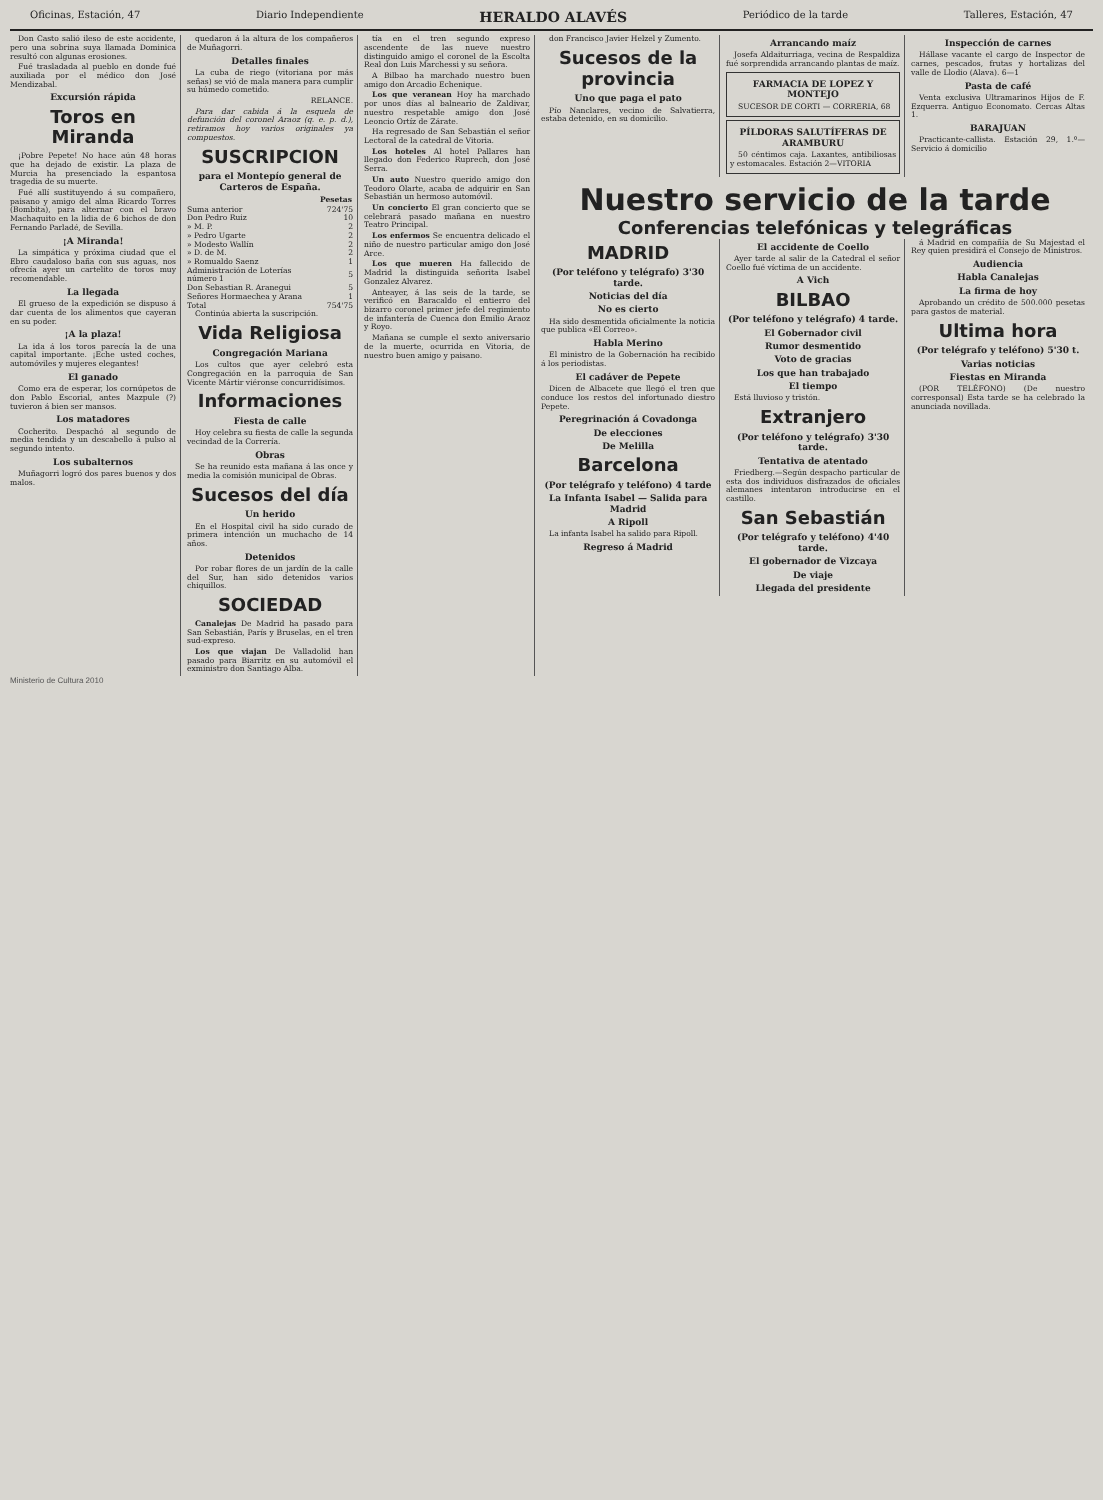Oficinas, Estación, 47 Diario Independiente HERALDO ALAVÉS Periódico de la tarde Talleres, Estación, 47
Don Casto salió ileso de este accidente, pero una sobrina suya llamada Dominica resultó con algunas erosiones.
Fué trasladada al pueblo en donde fué auxiliada por el médico don José Mendizabal.
Excursión rápida
Toros en Miranda
¡Pobre Pepete! No hace aún 48 horas que ha dejado de existir. La plaza de Murcia ha presenciado la espantosa tragedia de su muerte.
Fué allí sustituyendo á su compañero, paisano y amigo del alma Ricardo Torres (Bombita), para alternar con el bravo Machaquito en la lidia de 6 bichos de don Fernando Parladé, de Sevilla.
¡A Miranda!
La simpática y próxima ciudad que el Ebro caudaloso baña con sus aguas, nos ofrecía ayer un cartelito de toros muy recomendable.
La llegada
El grueso de la expedición se dispuso á dar cuenta de los alimentos que cayeran en su poder.
¡A la plaza!
La ida á los toros parecía la de una capital importante. ¡Eche usted coches, automóviles y mujeres elegantes!
El ganado
Como era de esperar, los cornúpetos de don Pablo Escorial, antes Mazpule (?) tuvieron á bien ser mansos.
Los matadores
Cocherito. Despachó al segundo de media tendida y un descabello á pulso al segundo intento.
Los subalternos
Muñagorri logró dos pares buenos y dos malos.
quedaron á la altura de los compañeros de Muñagorri.
Detalles finales
La cuba de riego (vitoriana por más señas) se vió de mala manera para cumplir su húmedo cometido.
RELANCE.
Para dar cabida á la esquela de defunción del coronel Araoz (q. e. p. d.), retiramos hoy varios originales ya compuestos.
SUSCRIPCION
para el Montepío general de Carteros de España.
| | Pesetas |
| --- | --- |
| Suma anterior | 724'75 |
| Don Pedro Ruiz | 10 |
| » M. P. | 2 |
| » Pedro Ugarte | 2 |
| » Modesto Wallín | 2 |
| » D. de M. | 2 |
| » Romualdo Saenz | 1 |
| Administración de Loterías número 1 | 5 |
| Don Sebastian R. Aranegui | 5 |
| Señores Hormaechea y Arana | 1 |
| Total | 754'75 |
Continúa abierta la suscripción.
Vida Religiosa
Congregación Mariana
Los cultos que ayer celebró esta Congregación en la parroquia de San Vicente Mártir viéronse concurridísimos.
Informaciones
Fiesta de calle
Hoy celebra su fiesta de calle la segunda vecindad de la Correría.
Obras
Se ha reunido esta mañana á las once y media la comisión municipal de Obras.
Sucesos del día
Un herido
En el Hospital civil ha sido curado de primera intención un muchacho de 14 años.
Detenidos
Por robar flores de un jardín de la calle del Sur, han sido detenidos varios chiquillos.
SOCIEDAD
Canalejas De Madrid ha pasado para San Sebastián, París y Bruselas, en el tren sud-expreso.
Los que viajan De Valladolid han pasado para Biarritz en su automóvil el exministro don Santiago Alba.
tía en el tren segundo expreso ascendente de las nueve nuestro distinguido amigo el coronel de la Escolta Real don Luis Marchessi y su señora.
A Bilbao ha marchado nuestro buen amigo don Arcadio Echenique.
Los que veranean Hoy ha marchado por unos días al balneario de Zaldivar, nuestro respetable amigo don José Leoncio Ortíz de Zárate.
Ha regresado de San Sebastián el señor Lectoral de la catedral de Vitoria.
Los hoteles Al hotel Pallares han llegado don Federico Ruprech, don José Serra.
Un auto Nuestro querido amigo don Teodoro Olarte, acaba de adquirir en San Sebastián un hermoso automóvil.
Un concierto El gran concierto que se celebrará pasado mañana en nuestro Teatro Principal.
Los enfermos Se encuentra delicado el niño de nuestro particular amigo don José Arce.
Los que mueren Ha fallecido de Madrid la distinguida señorita Isabel Gonzalez Alvarez.
Anteayer, á las seis de la tarde, se verificó en Baracaldo el entierro del bizarro coronel primer jefe del regimiento de infantería de Cuenca don Emilio Araoz y Royo.
Mañana se cumple el sexto aniversario de la muerte, ocurrida en Vitoria, de nuestro buen amigo y paisano.
don Francisco Javier Helzel y Zumento.
Sucesos de la provincia
Uno que paga el pato
Pío Nanclares, vecino de Salvatierra, estaba detenido, en su domicilio.
Arrancando maíz
Josefa Aldaiturriaga, vecina de Respaldiza fué sorprendida arrancando plantas de maíz.
FARMACIA DE LOPEZ Y MONTEJO
SUCESOR DE CORTI — CORRERIA, 68
PÍLDORAS SALUTÍFERAS DE ARAMBURU
50 céntimos caja. Laxantes, antibiliosas y estomacales. Estación 2—VITORIA
Inspección de carnes
Hállase vacante el cargo de Inspector de carnes, pescados, frutas y hortalizas del valle de Llodio (Alava). 6—1
Pasta de café
Venta exclusiva Ultramarinos Hijos de F. Ezquerra. Antiguo Economato. Cercas Altas 1.
BARAJUAN
Practicante-callista. Estación 29, 1.º—Servicio á domicilio
Nuestro servicio de la tarde
Conferencias telefónicas y telegráficas
MADRID
(Por teléfono y telégrafo) 3'30 tarde.
Noticias del día
No es cierto
Ha sido desmentida oficialmente la noticia que publica «El Correo».
Habla Merino
El ministro de la Gobernación ha recibido á los periodistas.
El cadáver de Pepete
Dicen de Albacete que llegó el tren que conduce los restos del infortunado diestro Pepete.
Peregrinación á Covadonga
De elecciones
De Melilla
Barcelona
(Por telégrafo y teléfono) 4 tarde
La Infanta Isabel — Salida para Madrid
A Ripoll
La infanta Isabel ha salido para Ripoll.
Regreso á Madrid
El accidente de Coello
Ayer tarde al salir de la Catedral el señor Coello fué víctima de un accidente.
A Vich
BILBAO
(Por teléfono y telégrafo) 4 tarde.
El Gobernador civil
Rumor desmentido
Voto de gracias
Los que han trabajado
El tiempo
Está lluvioso y tristón.
Extranjero
(Por teléfono y telégrafo) 3'30 tarde.
Tentativa de atentado
Friedberg.—Según despacho particular de esta dos individuos disfrazados de oficiales alemanes intentaron introducirse en el castillo.
San Sebastián
(Por telégrafo y teléfono) 4'40 tarde.
El gobernador de Vizcaya
De viaje
Llegada del presidente
á Madrid en compañía de Su Majestad el Rey quien presidirá el Consejo de Ministros.
Audiencia
Habla Canalejas
La firma de hoy
Aprobando un crédito de 500.000 pesetas para gastos de material.
Ultima hora
(Por telégrafo y teléfono) 5'30 t.
Varias noticias
Fiestas en Miranda
(POR TELÉFONO) (De nuestro corresponsal) Esta tarde se ha celebrado la anunciada novillada.
Ministerio de Cultura 2010